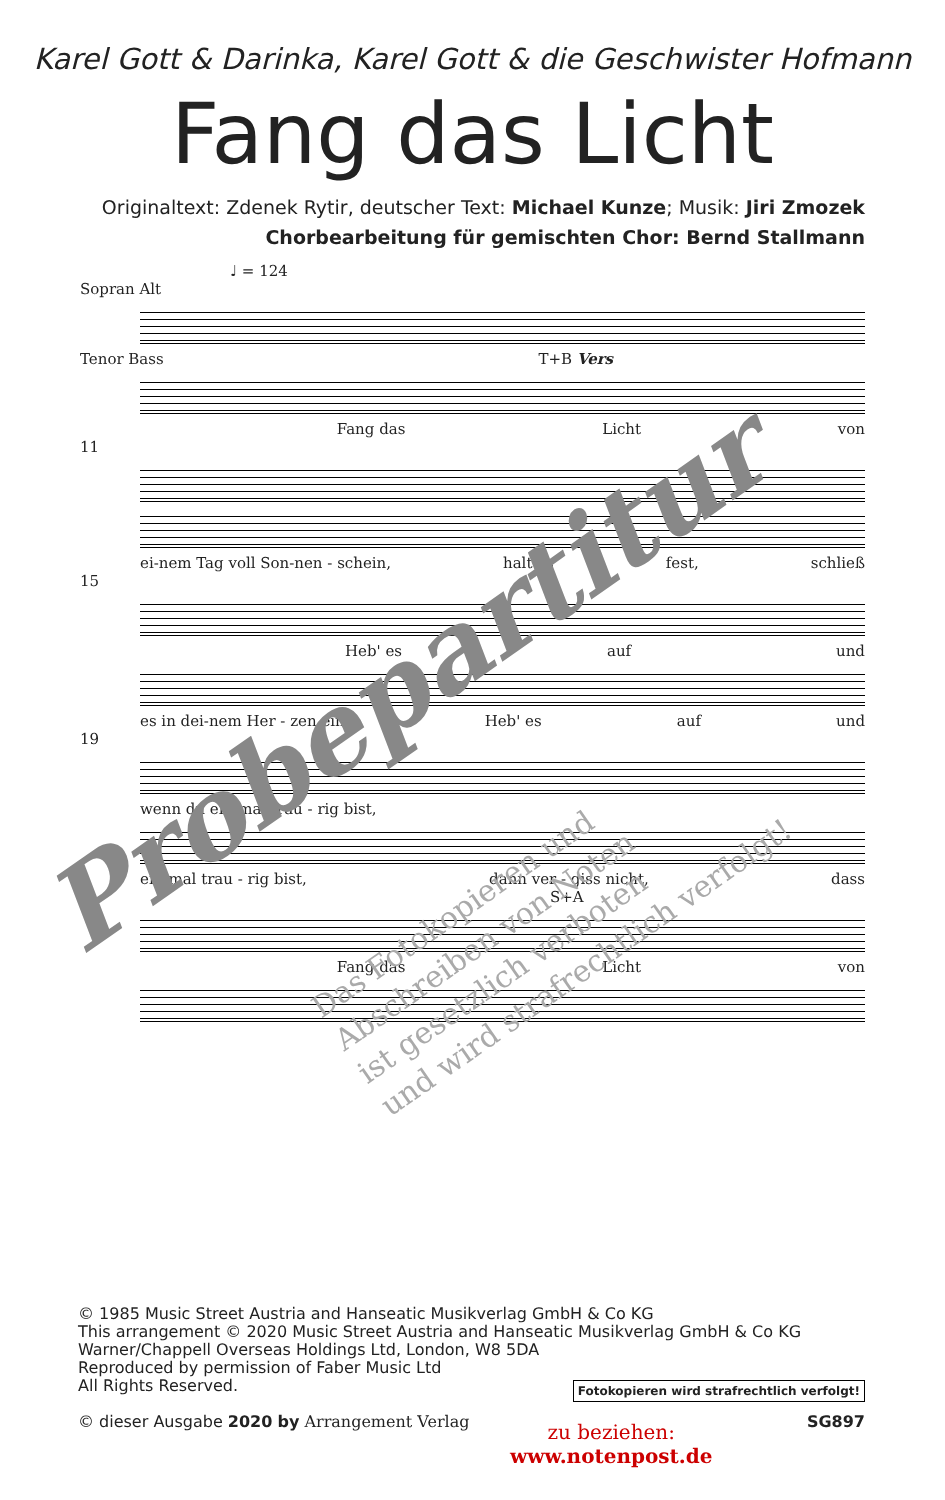Karel Gott & Darinka, Karel Gott & die Geschwister Hofmann
Fang das Licht
Originaltext: Zdenek Rytir, deutscher Text: Michael Kunze; Musik: Jiri Zmozek
Chorbearbeitung für gemischten Chor: Bernd Stallmann
♩ = 124
Sopran Alt
Tenor Bass T+B Vers
Fang das Licht von
11
ei-nem Tag voll Son-nen - schein, halt es fest, schließ
15
Heb' es auf und
es in dei-nem Her - zen ein. Heb' es auf und
19
wenn du ein-mal trau - rig bist,
ein-mal trau - rig bist, dann ver - giss nicht, dass
S+A
Fang das Licht von
Probepartitur
Das Fotokopieren und
Abschreiben von Noten
ist gesetzlich verboten
und wird strafrechtlich verfolgt!
© 1985 Music Street Austria and Hanseatic Musikverlag GmbH & Co KG
This arrangement © 2020 Music Street Austria and Hanseatic Musikverlag GmbH & Co KG
Warner/Chappell Overseas Holdings Ltd, London, W8 5DA
Reproduced by permission of Faber Music Ltd
All Rights Reserved.
© dieser Ausgabe 2020 by Arrangement Verlag
Fotokopieren wird strafrechtlich verfolgt!
SG897
zu beziehen:
www.notenpost.de